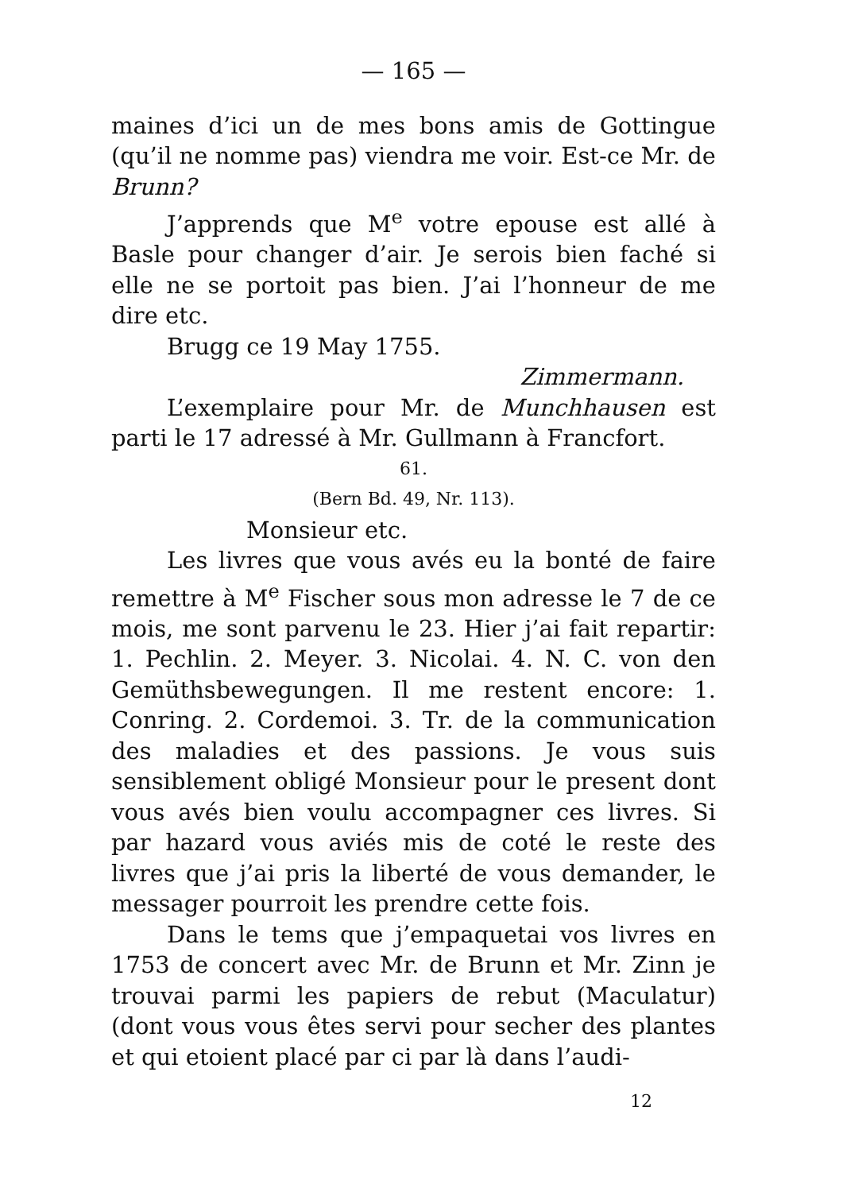— 165 —
maines d’ici un de mes bons amis de Gottingue (qu’il ne nomme pas) viendra me voir. Est-ce Mr. de Brunn?
J’apprends que M<sup>e</sup> votre epouse est allé à Basle pour changer d’air. Je serois bien faché si elle ne se portoit pas bien. J’ai l’honneur de me dire etc.
Brugg ce 19 May 1755.
Zimmermann.
L’exemplaire pour Mr. de Munchhausen est parti le 17 adressé à Mr. Gullmann à Francfort.
61.
(Bern Bd. 49, Nr. 113).
Monsieur etc.
Les livres que vous avés eu la bonté de faire remettre à M<sup>e</sup> Fischer sous mon adresse le 7 de ce mois, me sont parvenu le 23. Hier j’ai fait repartir: 1. Pechlin. 2. Meyer. 3. Nicolai. 4. N. C. von den Gemüthsbewegungen. Il me restent encore: 1. Conring. 2. Cordemoi. 3. Tr. de la communication des maladies et des passions. Je vous suis sensiblement obligé Monsieur pour le present dont vous avés bien voulu accompagner ces livres. Si par hazard vous aviés mis de coté le reste des livres que j’ai pris la liberté de vous demander, le messager pourroit les prendre cette fois.
Dans le tems que j’empaquetai vos livres en 1753 de concert avec Mr. de Brunn et Mr. Zinn je trouvai parmi les papiers de rebut (Maculatur) (dont vous vous êtes servi pour secher des plantes et qui etoient placé par ci par là dans l’audi-
12